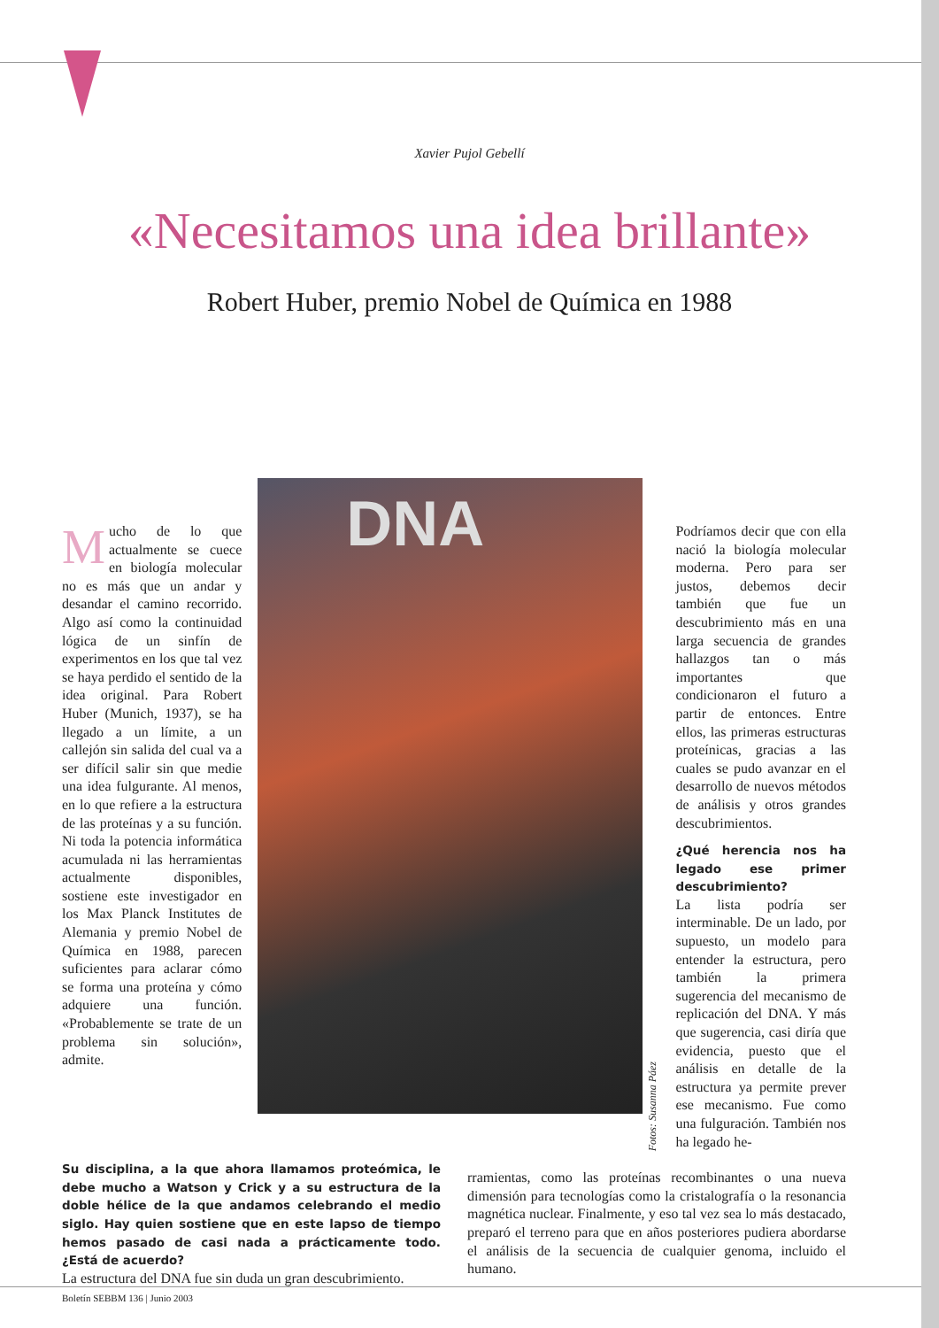Xavier Pujol Gebellí
«Necesitamos una idea brillante»
Robert Huber, premio Nobel de Química en 1988
Mucho de lo que actualmente se cuece en biología molecular no es más que un andar y desandar el camino recorrido. Algo así como la continuidad lógica de un sinfín de experimentos en los que tal vez se haya perdido el sentido de la idea original. Para Robert Huber (Munich, 1937), se ha llegado a un límite, a un callejón sin salida del cual va a ser difícil salir sin que medie una idea fulgurante. Al menos, en lo que refiere a la estructura de las proteínas y a su función. Ni toda la potencia informática acumulada ni las herramientas actualmente disponibles, sostiene este investigador en los Max Planck Institutes de Alemania y premio Nobel de Química en 1988, parecen suficientes para aclarar cómo se forma una proteína y cómo adquiere una función. «Probablemente se trate de un problema sin solución», admite.
DNA
Fotos: Susanna Páez
Podríamos decir que con ella nació la biología molecular moderna. Pero para ser justos, debemos decir también que fue un descubrimiento más en una larga secuencia de grandes hallazgos tan o más importantes que condicionaron el futuro a partir de entonces. Entre ellos, las primeras estructuras proteínicas, gracias a las cuales se pudo avanzar en el desarrollo de nuevos métodos de análisis y otros grandes descubrimientos.
¿Qué herencia nos ha legado ese primer descubrimiento?
La lista podría ser interminable. De un lado, por supuesto, un modelo para entender la estructura, pero también la primera sugerencia del mecanismo de replicación del DNA. Y más que sugerencia, casi diría que evidencia, puesto que el análisis en detalle de la estructura ya permite prever ese mecanismo. Fue como una fulguración. También nos ha legado he-
Su disciplina, a la que ahora llamamos proteómica, le debe mucho a Watson y Crick y a su estructura de la doble hélice de la que andamos celebrando el medio siglo. Hay quien sostiene que en este lapso de tiempo hemos pasado de casi nada a prácticamente todo. ¿Está de acuerdo?
La estructura del DNA fue sin duda un gran descubrimiento.
rramientas, como las proteínas recombinantes o una nueva dimensión para tecnologías como la cristalografía o la resonancia magnética nuclear. Finalmente, y eso tal vez sea lo más destacado, preparó el terreno para que en años posteriores pudiera abordarse el análisis de la secuencia de cualquier genoma, incluido el humano.
Boletín SEBBM 136 | Junio 2003